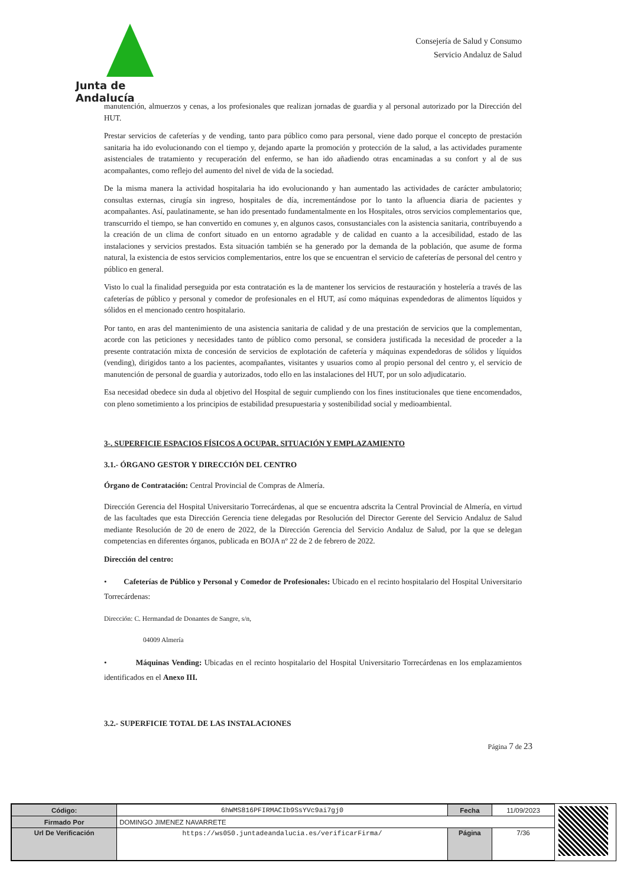Junta de Andalucía
Consejería de Salud y Consumo
Servicio Andaluz de Salud
manutención, almuerzos y cenas, a los profesionales que realizan jornadas de guardia y al personal autorizado por la Dirección del HUT.
Prestar servicios de cafeterías y de vending, tanto para público como para personal, viene dado porque el concepto de prestación sanitaria ha ido evolucionando con el tiempo y, dejando aparte la promoción y protección de la salud, a las actividades puramente asistenciales de tratamiento y recuperación del enfermo, se han ido añadiendo otras encaminadas a su confort y al de sus acompañantes, como reflejo del aumento del nivel de vida de la sociedad.
De la misma manera la actividad hospitalaria ha ido evolucionando y han aumentado las actividades de carácter ambulatorio; consultas externas, cirugía sin ingreso, hospitales de día, incrementándose por lo tanto la afluencia diaria de pacientes y acompañantes. Así, paulatinamente, se han ido presentado fundamentalmente en los Hospitales, otros servicios complementarios que, transcurrido el tiempo, se han convertido en comunes y, en algunos casos, consustanciales con la asistencia sanitaria, contribuyendo a la creación de un clima de confort situado en un entorno agradable y de calidad en cuanto a la accesibilidad, estado de las instalaciones y servicios prestados. Esta situación también se ha generado por la demanda de la población, que asume de forma natural, la existencia de estos servicios complementarios, entre los que se encuentran el servicio de cafeterías de personal del centro y público en general.
Visto lo cual la finalidad perseguida por esta contratación es la de mantener los servicios de restauración y hostelería a través de las cafeterías de público y personal y comedor de profesionales en el HUT, así como máquinas expendedoras de alimentos líquidos y sólidos en el mencionado centro hospitalario.
Por tanto, en aras del mantenimiento de una asistencia sanitaria de calidad y de una prestación de servicios que la complementan, acorde con las peticiones y necesidades tanto de público como personal, se considera justificada la necesidad de proceder a la presente contratación mixta de concesión de servicios de explotación de cafetería y máquinas expendedoras de sólidos y líquidos (vending), dirigidos tanto a los pacientes, acompañantes, visitantes y usuarios como al propio personal del centro y, el servicio de manutención de personal de guardia y autorizados, todo ello en las instalaciones del HUT, por un solo adjudicatario.
Esa necesidad obedece sin duda al objetivo del Hospital de seguir cumpliendo con los fines institucionales que tiene encomendados, con pleno sometimiento a los principios de estabilidad presupuestaria y sostenibilidad social y medioambiental.
3-. SUPERFICIE ESPACIOS FÍSICOS A OCUPAR. SITUACIÓN Y EMPLAZAMIENTO
3.1.- ÓRGANO GESTOR Y DIRECCIÓN DEL CENTRO
Órgano de Contratación: Central Provincial de Compras de Almería.
Dirección Gerencia del Hospital Universitario Torrecárdenas, al que se encuentra adscrita la Central Provincial de Almería, en virtud de las facultades que esta Dirección Gerencia tiene delegadas por Resolución del Director Gerente del Servicio Andaluz de Salud mediante Resolución de 20 de enero de 2022, de la Dirección Gerencia del Servicio Andaluz de Salud, por la que se delegan competencias en diferentes órganos, publicada en BOJA nº 22 de 2 de febrero de 2022.
Dirección del centro:
• Cafeterías de Público y Personal y Comedor de Profesionales: Ubicado en el recinto hospitalario del Hospital Universitario Torrecárdenas:
Dirección: C. Hermandad de Donantes de Sangre, s/n,
04009 Almería
• Máquinas Vending: Ubicadas en el recinto hospitalario del Hospital Universitario Torrecárdenas en los emplazamientos identificados en el Anexo III.
3.2.- SUPERFICIE TOTAL DE LAS INSTALACIONES
Página 7 de 23
| Código: | 6hWMS816PFIRMACIb9SsYVc9ai7gj0 | Fecha | 11/09/2023 |
| Firmado Por | DOMINGO JIMENEZ NAVARRETE | | |
| Url De Verificación | https://ws050.juntadeandalucia.es/verificarFirma/ | Página | 7/36 |